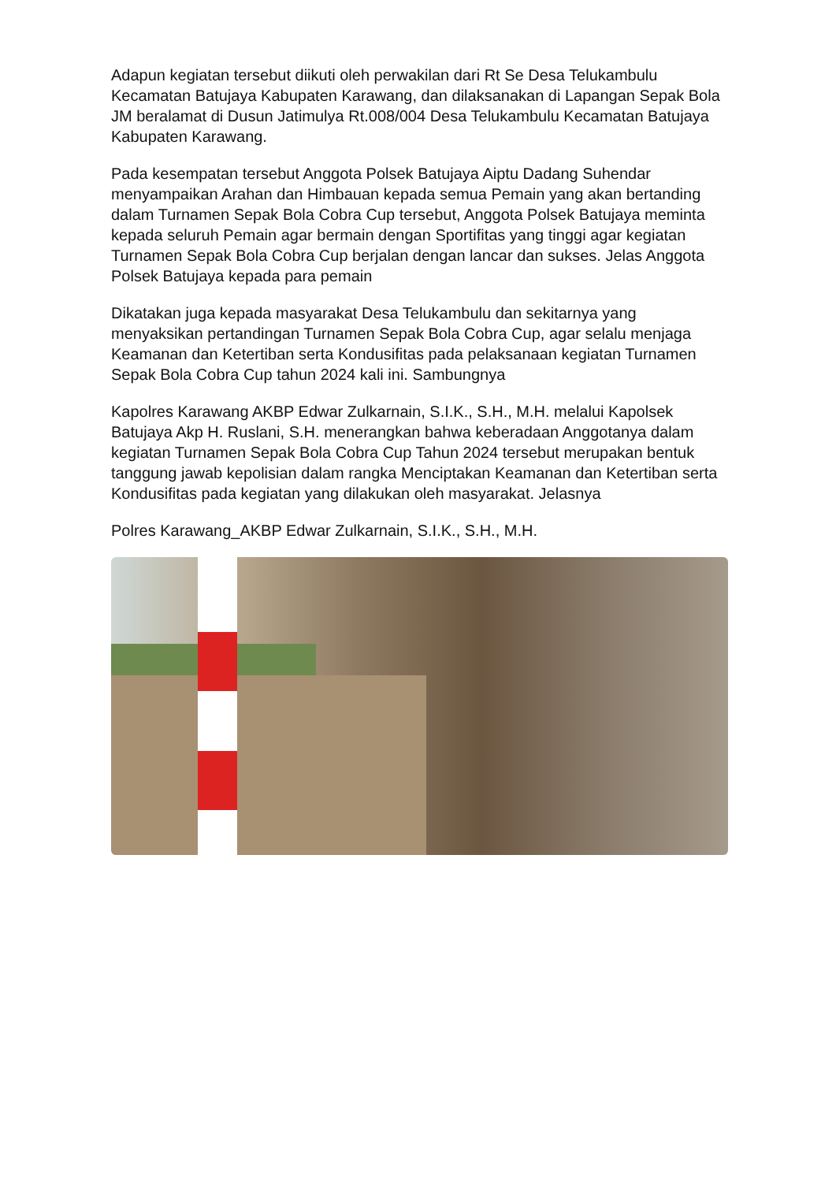Adapun kegiatan tersebut diikuti oleh perwakilan dari Rt Se Desa Telukambulu Kecamatan Batujaya Kabupaten Karawang, dan dilaksanakan di Lapangan Sepak Bola JM beralamat di Dusun Jatimulya Rt.008/004 Desa Telukambulu Kecamatan Batujaya Kabupaten Karawang.
Pada kesempatan tersebut Anggota Polsek Batujaya Aiptu Dadang Suhendar menyampaikan Arahan dan Himbauan kepada semua Pemain yang akan bertanding dalam Turnamen Sepak Bola Cobra Cup tersebut, Anggota Polsek Batujaya meminta kepada seluruh Pemain agar bermain dengan Sportifitas yang tinggi agar kegiatan Turnamen Sepak Bola Cobra Cup berjalan dengan lancar dan sukses. Jelas Anggota Polsek Batujaya kepada para pemain
Dikatakan juga kepada masyarakat Desa Telukambulu dan sekitarnya yang menyaksikan pertandingan Turnamen Sepak Bola Cobra Cup, agar selalu menjaga Keamanan dan Ketertiban serta Kondusifitas pada pelaksanaan kegiatan Turnamen Sepak Bola Cobra Cup tahun 2024 kali ini. Sambungnya
Kapolres Karawang AKBP Edwar Zulkarnain, S.I.K., S.H., M.H. melalui Kapolsek Batujaya Akp H. Ruslani, S.H. menerangkan bahwa keberadaan Anggotanya dalam kegiatan Turnamen Sepak Bola Cobra Cup Tahun 2024 tersebut merupakan bentuk tanggung jawab kepolisian dalam rangka Menciptakan Keamanan dan Ketertiban serta Kondusifitas pada kegiatan yang dilakukan oleh masyarakat. Jelasnya
Polres Karawang_AKBP Edwar Zulkarnain, S.I.K., S.H., M.H.